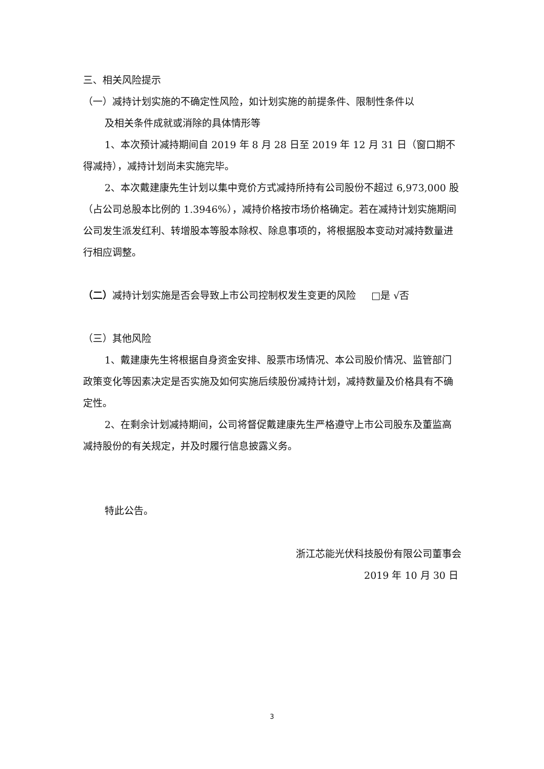三、相关风险提示
（一）减持计划实施的不确定性风险，如计划实施的前提条件、限制性条件以
及相关条件成就或消除的具体情形等
1、本次预计减持期间自 2019 年 8 月 28 日至 2019 年 12 月 31 日（窗口期不得减持），减持计划尚未实施完毕。
2、本次戴建康先生计划以集中竞价方式减持所持有公司股份不超过 6,973,000 股（占公司总股本比例的 1.3946%），减持价格按市场价格确定。若在减持计划实施期间公司发生派发红利、转增股本等股本除权、除息事项的，将根据股本变动对减持数量进行相应调整。
（二）减持计划实施是否会导致上市公司控制权发生变更的风险 □是 √否
（三）其他风险
1、戴建康先生将根据自身资金安排、股票市场情况、本公司股价情况、监管部门政策变化等因素决定是否实施及如何实施后续股份减持计划，减持数量及价格具有不确定性。
2、在剩余计划减持期间，公司将督促戴建康先生严格遵守上市公司股东及董监高减持股份的有关规定，并及时履行信息披露义务。
特此公告。
浙江芯能光伏科技股份有限公司董事会
2019 年 10 月 30 日
3